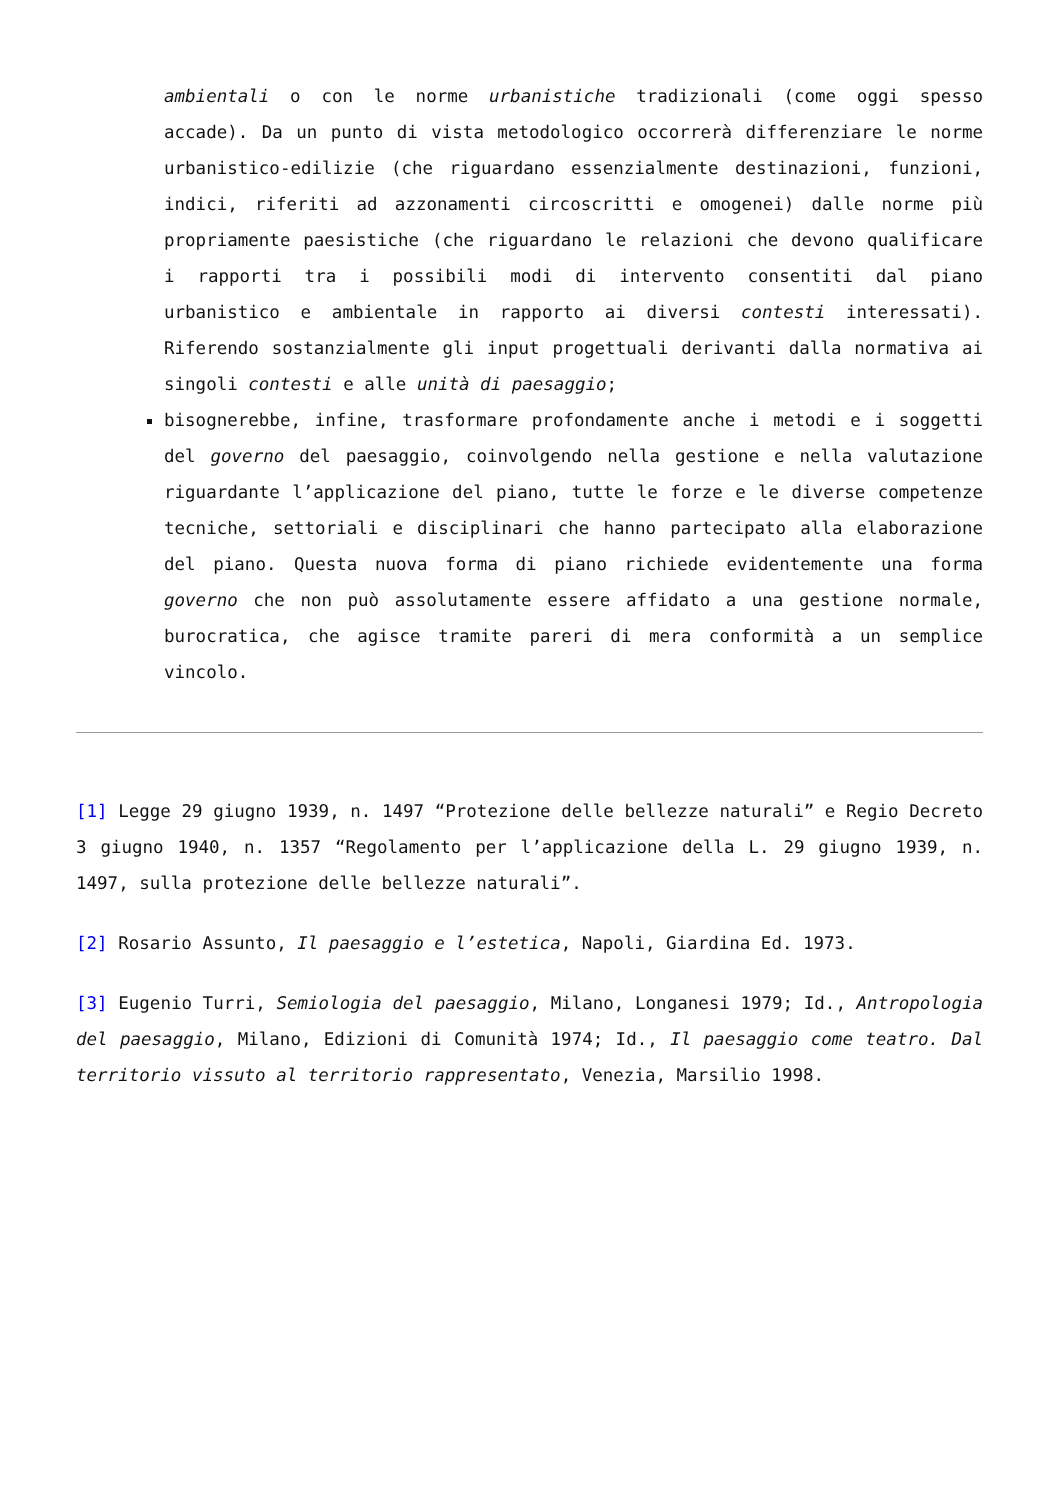ambientali o con le norme urbanistiche tradizionali (come oggi spesso accade). Da un punto di vista metodologico occorrerà differenziare le norme urbanistico-edilizie (che riguardano essenzialmente destinazioni, funzioni, indici, riferiti ad azzonamenti circoscritti e omogenei) dalle norme più propriamente paesistiche (che riguardano le relazioni che devono qualificare i rapporti tra i possibili modi di intervento consentiti dal piano urbanistico e ambientale in rapporto ai diversi contesti interessati). Riferendo sostanzialmente gli input progettuali derivanti dalla normativa ai singoli contesti e alle unità di paesaggio;
bisognerebbe, infine, trasformare profondamente anche i metodi e i soggetti del governo del paesaggio, coinvolgendo nella gestione e nella valutazione riguardante l’applicazione del piano, tutte le forze e le diverse competenze tecniche, settoriali e disciplinari che hanno partecipato alla elaborazione del piano. Questa nuova forma di piano richiede evidentemente una forma governo che non può assolutamente essere affidato a una gestione normale, burocratica, che agisce tramite pareri di mera conformità a un semplice vincolo.
[1] Legge 29 giugno 1939, n. 1497 “Protezione delle bellezze naturali” e Regio Decreto 3 giugno 1940, n. 1357 “Regolamento per l’applicazione della L. 29 giugno 1939, n. 1497, sulla protezione delle bellezze naturali”.
[2] Rosario Assunto, Il paesaggio e l’estetica, Napoli, Giardina Ed. 1973.
[3] Eugenio Turri, Semiologia del paesaggio, Milano, Longanesi 1979; Id., Antropologia del paesaggio, Milano, Edizioni di Comunità 1974; Id., Il paesaggio come teatro. Dal territorio vissuto al territorio rappresentato, Venezia, Marsilio 1998.